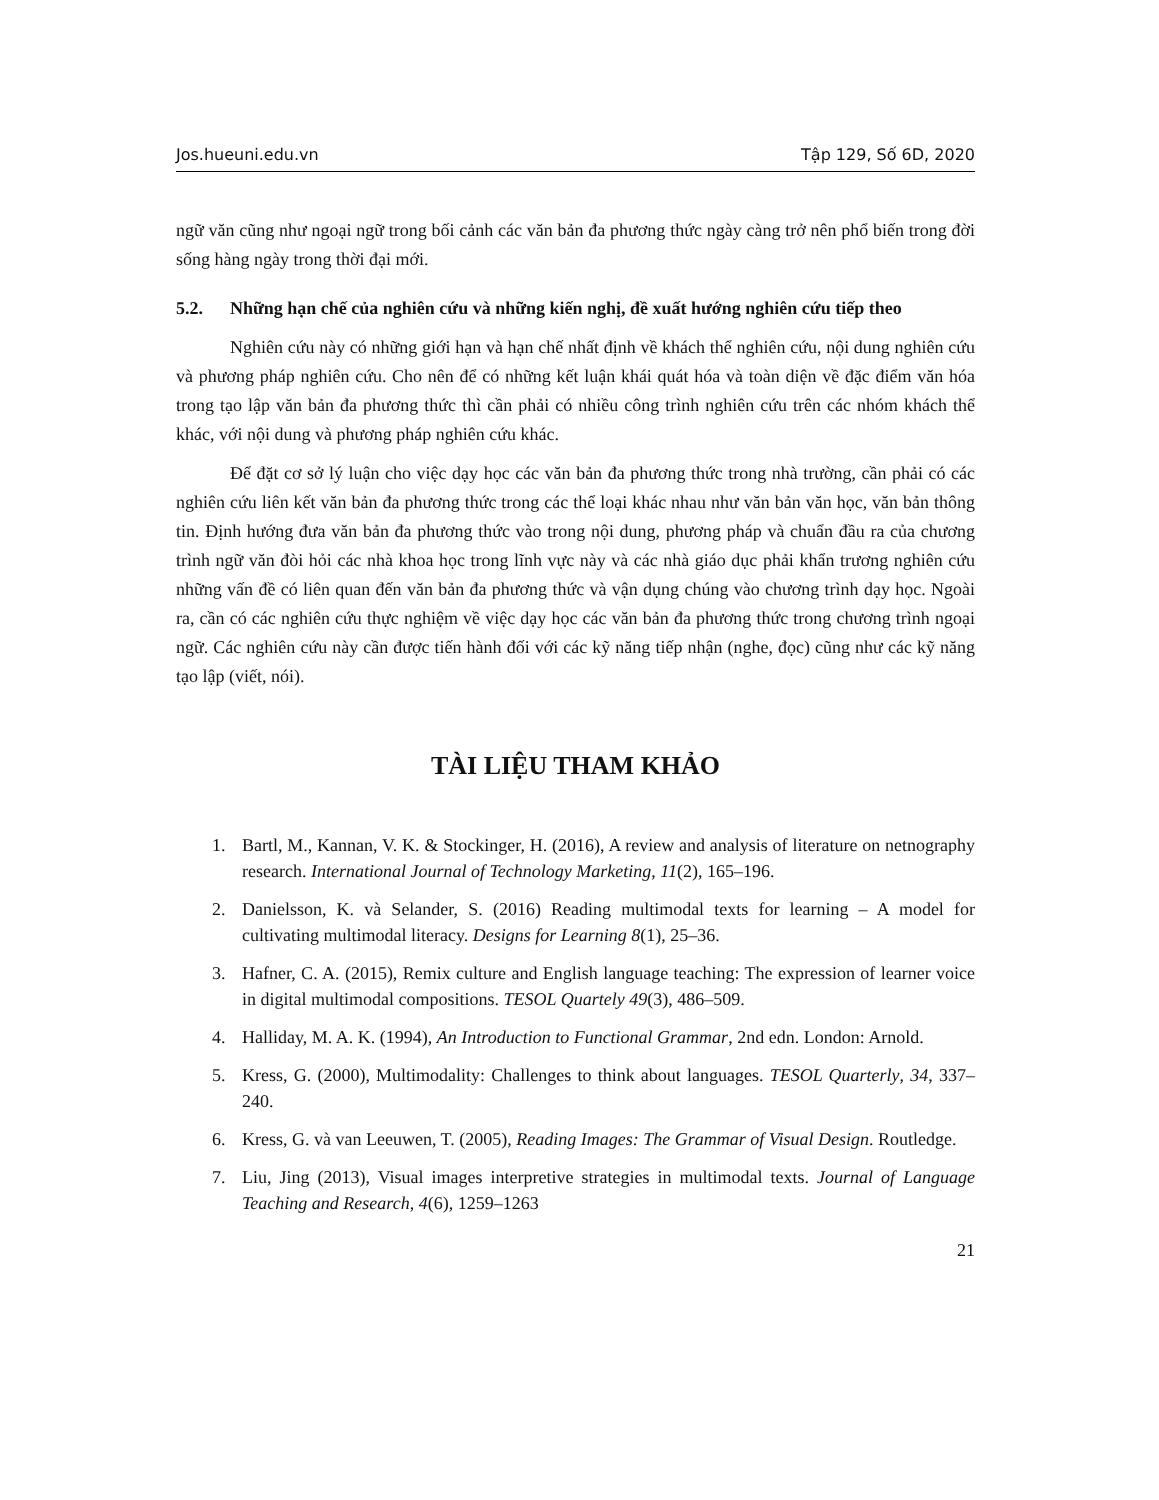Jos.hueuni.edu.vn Tập 129, Số 6D, 2020
ngữ văn cũng như ngoại ngữ trong bối cảnh các văn bản đa phương thức ngày càng trở nên phổ biến trong đời sống hàng ngày trong thời đại mới.
5.2. Những hạn chế của nghiên cứu và những kiến nghị, đề xuất hướng nghiên cứu tiếp theo
Nghiên cứu này có những giới hạn và hạn chế nhất định về khách thể nghiên cứu, nội dung nghiên cứu và phương pháp nghiên cứu. Cho nên để có những kết luận khái quát hóa và toàn diện về đặc điểm văn hóa trong tạo lập văn bản đa phương thức thì cần phải có nhiều công trình nghiên cứu trên các nhóm khách thể khác, với nội dung và phương pháp nghiên cứu khác.
Để đặt cơ sở lý luận cho việc dạy học các văn bản đa phương thức trong nhà trường, cần phải có các nghiên cứu liên kết văn bản đa phương thức trong các thể loại khác nhau như văn bản văn học, văn bản thông tin. Định hướng đưa văn bản đa phương thức vào trong nội dung, phương pháp và chuẩn đầu ra của chương trình ngữ văn đòi hỏi các nhà khoa học trong lĩnh vực này và các nhà giáo dục phải khẩn trương nghiên cứu những vấn đề có liên quan đến văn bản đa phương thức và vận dụng chúng vào chương trình dạy học. Ngoài ra, cần có các nghiên cứu thực nghiệm về việc dạy học các văn bản đa phương thức trong chương trình ngoại ngữ. Các nghiên cứu này cần được tiến hành đối với các kỹ năng tiếp nhận (nghe, đọc) cũng như các kỹ năng tạo lập (viết, nói).
TÀI LIỆU THAM KHẢO
1. Bartl, M., Kannan, V. K. & Stockinger, H. (2016), A review and analysis of literature on netnography research. International Journal of Technology Marketing, 11(2), 165–196.
2. Danielsson, K. và Selander, S. (2016) Reading multimodal texts for learning – A model for cultivating multimodal literacy. Designs for Learning 8(1), 25–36.
3. Hafner, C. A. (2015), Remix culture and English language teaching: The expression of learner voice in digital multimodal compositions. TESOL Quartely 49(3), 486–509.
4. Halliday, M. A. K. (1994), An Introduction to Functional Grammar, 2nd edn. London: Arnold.
5. Kress, G. (2000), Multimodality: Challenges to think about languages. TESOL Quarterly, 34, 337–240.
6. Kress, G. và van Leeuwen, T. (2005), Reading Images: The Grammar of Visual Design. Routledge.
7. Liu, Jing (2013), Visual images interpretive strategies in multimodal texts. Journal of Language Teaching and Research, 4(6), 1259–1263
21